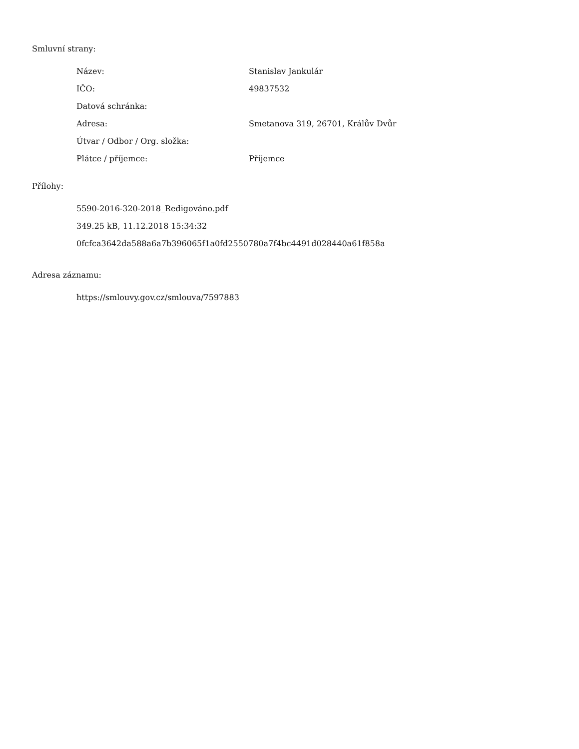Smluvní strany:
| Název: | Stanislav Jankulár |
| IČO: | 49837532 |
| Datová schránka: | |
| Adresa: | Smetanova 319, 26701, Králův Dvůr |
| Útvar / Odbor / Org. složka: | |
| Plátce / příjemce: | Příjemce |
Přílohy:
5590-2016-320-2018_Redigováno.pdf
349.25 kB, 11.12.2018 15:34:32
0fcfca3642da588a6a7b396065f1a0fd2550780a7f4bc4491d028440a61f858a
Adresa záznamu:
https://smlouvy.gov.cz/smlouva/7597883